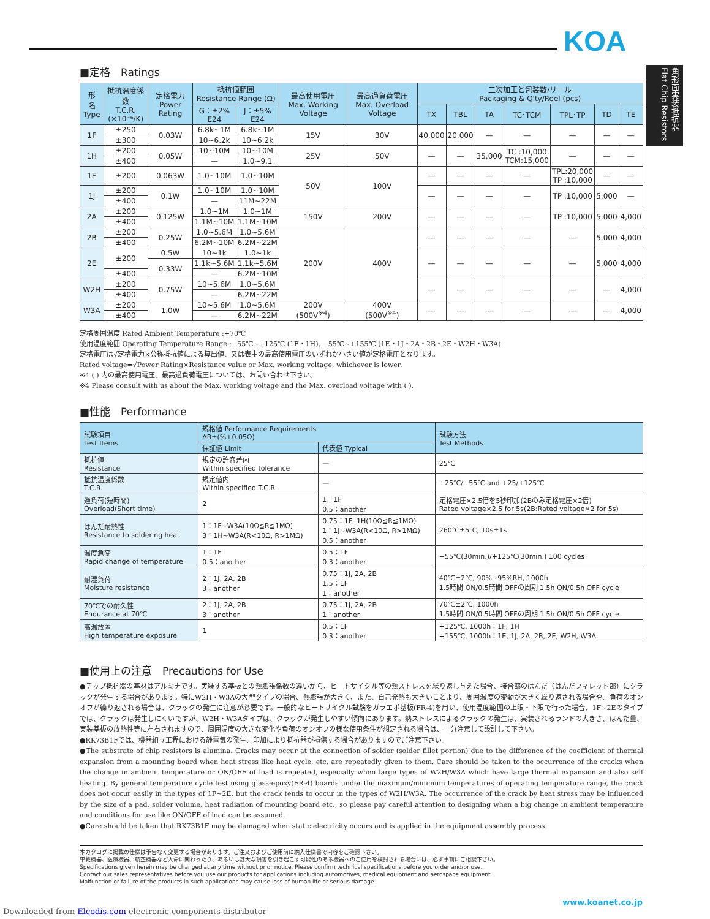KOA
角形面実装抵抗器 Flat Chip Resistors
■定格　Ratings
| 形 名 Type | 抵抗温度係数 T.C.R. (×10⁻⁶/K) | 定格電力 Power Rating | 抵抗値範囲 Resistance Range (Ω) | | 最高使用電圧 Max. Working Voltage | 最高過負荷電圧 Max. Overload Voltage | 二次加工と包装数/リール Packaging & Q'ty/Reel (pcs) | | | | | | |
| --- | --- | --- | --- | --- | --- | --- | --- | --- | --- | --- | --- | --- | --- |
| | | | G：±2% E24 | J：±5% E24 | | | | | | | | | |
| | | | | | | | TX | TBL | TA | TC･TCM | TPL･TP | TD | TE |
| 1F | ±250 | 0.03W | 6.8k~1M | 6.8k~1M | 15V | 30V | 40,000 | 20,000 | — | — | — | — | — |
| | ±300 | | 10~6.2k | 10~6.2k | | | | | | | | | |
| 1H | ±200 | 0.05W | 10~10M | 10~10M | 25V | 50V | — | — | 35,000 | TC :10,000 TCM:15,000 | — | — | — |
| | ±400 | | — | 1.0~9.1 | | | | | | | | | |
| 1E | ±200 | 0.063W | 1.0~10M | 1.0~10M | 50V | 100V | — | — | — | — | TPL:20,000 TP :10,000 | — | — |
| 1J | ±200 | 0.1W | 1.0~10M | 1.0~10M | | | — | — | — | — | TP :10,000 | 5,000 | — |
| | ±400 | | — | 11M~22M | | | | | | | | | |
| 2A | ±200 | 0.125W | 1.0~1M | 1.0~1M | 150V | 200V | — | — | — | — | TP :10,000 | 5,000 | 4,000 |
| | ±400 | | 1.1M~10M | 1.1M~10M | | | | | | | | | |
| 2B | ±200 | 0.25W | 1.0~5.6M | 1.0~5.6M | 200V | 400V | — | — | — | — | — | 5,000 | 4,000 |
| | ±400 | | 6.2M~10M | 6.2M~22M | | | | | | | | | |
| 2E | ±200 | 0.5W | 10~1k | 1.0~1k | | | — | — | — | — | — | 5,000 | 4,000 |
| | | 0.33W | 1.1k~5.6M | 1.1k~5.6M | | | | | | | | | |
| | ±400 | | — | 6.2M~10M | | | | | | | | | |
| W2H | ±200 | 0.75W | 10~5.6M | 1.0~5.6M | | | — | — | — | — | — | — | 4,000 |
| | ±400 | | — | 6.2M~22M | | | | | | | | | |
| W3A | ±200 | 1.0W | 10~5.6M | 1.0~5.6M | 200V (500V<sup>※4</sup>) | 400V (500V<sup>※4</sup>) | — | — | — | — | — | — | 4,000 |
| | ±400 | | — | 6.2M~22M | | | | | | | | | |
定格周囲温度 Rated Ambient Temperature :+70℃
使用温度範囲 Operating Temperature Range :−55℃~+125℃ (1F・1H), −55℃~+155℃ (1E・1J・2A・2B・2E・W2H・W3A)
定格電圧は√定格電力×公称抵抗値による算出値、又は表中の最高使用電圧のいずれか小さい値が定格電圧となります。
Rated voltage=√Power Rating×Resistance value or Max. working voltage, whichever is lower.
※4 ( ) 内の最高使用電圧、最高過負荷電圧については、お問い合わせ下さい。
※4 Please consult with us about the Max. working voltage and the Max. overload voltage with ( ).
■性能　Performance
| 試験項目 Test Items | 規格値 Performance Requirements ΔR±(%+0.05Ω) | | 試験方法 Test Methods |
| --- | --- | --- | --- |
| | 保証値 Limit | 代表値 Typical | |
| 抵抗値 Resistance | 規定の許容差内 Within specified tolerance | — | 25℃ |
| 抵抗温度係数 T.C.R. | 規定値内 Within specified T.C.R. | — | +25℃/−55℃ and +25/+125℃ |
| 過負荷(短時間) Overload(Short time) | 2 | 1：1F 0.5：another | 定格電圧×2.5倍を5秒印加(2Bのみ定格電圧×2倍) Rated voltage×2.5 for 5s(2B:Rated voltage×2 for 5s) |
| はんだ耐熱性 Resistance to soldering heat | 1：1F~W3A(10Ω≦R≦1MΩ) 3：1H~W3A(R<10Ω, R>1MΩ) | 0.75：1F, 1H(10Ω≦R≦1MΩ) 1：1J~W3A(R<10Ω, R>1MΩ) 0.5：another | 260℃±5℃, 10s±1s |
| 温度急変 Rapid change of temperature | 1：1F 0.5：another | 0.5：1F 0.3：another | −55℃(30min.)/+125℃(30min.) 100 cycles |
| 耐湿負荷 Moisture resistance | 2：1J, 2A, 2B 3：another | 0.75：1J, 2A, 2B 1.5：1F 1：another | 40℃±2℃, 90%~95%RH, 1000h 1.5時間 ON/0.5時間 OFFの周期 1.5h ON/0.5h OFF cycle |
| 70℃での耐久性 Endurance at 70℃ | 2：1J, 2A, 2B 3：another | 0.75：1J, 2A, 2B 1：another | 70℃±2℃, 1000h 1.5時間 ON/0.5時間 OFFの周期 1.5h ON/0.5h OFF cycle |
| 高温放置 High temperature exposure | 1 | 0.5：1F 0.3：another | +125℃, 1000h：1F, 1H +155℃, 1000h：1E, 1J, 2A, 2B, 2E, W2H, W3A |
■使用上の注意　Precautions for Use
●チップ抵抗器の基材はアルミナです。実装する基板との熱膨張係数の違いから、ヒートサイクル等の熱ストレスを繰り返し与えた場合、接合部のはんだ（はんだフィレット部）にクラックが発生する場合があります。特にW2H・W3Aの大型タイプの場合、熱膨張が大きく、また、自己発熱も大きいことより、周囲温度の変動が大きく繰り返される場合や、負荷のオンオフが繰り返される場合は、クラックの発生に注意が必要です。一般的なヒートサイクル試験をガラエポ基板(FR-4)を用い、使用温度範囲の上限・下限で行った場合、1F~2Eのタイプでは、クラックは発生しにくいですが、W2H・W3Aタイプは、クラックが発生しやすい傾向にあります。熱ストレスによるクラックの発生は、実装されるランドの大きさ、はんだ量、実装基板の放熱性等に左右されますので、周囲温度の大きな変化や負荷のオンオフの様な使用条件が想定される場合は、十分注意して設計して下さい。
●RK73B1Fでは、機器組立工程における静電気の発生、印加により抵抗器が損傷する場合がありますのでご注意下さい。
●The substrate of chip resistors is alumina. Cracks may occur at the connection of solder (solder fillet portion) due to the difference of the coefficient of thermal expansion from a mounting board when heat stress like heat cycle, etc. are repeatedly given to them. Care should be taken to the occurrence of the cracks when the change in ambient temperature or ON/OFF of load is repeated, especially when large types of W2H/W3A which have large thermal expansion and also self heating. By general temperature cycle test using glass-epoxy(FR-4) boards under the maximum/minimum temperatures of operating temperature range, the crack does not occur easily in the types of 1F~2E, but the crack tends to occur in the types of W2H/W3A. The occurrence of the crack by heat stress may be influenced by the size of a pad, solder volume, heat radiation of mounting board etc., so please pay careful attention to designing when a big change in ambient temperature and conditions for use like ON/OFF of load can be assumed.
●Care should be taken that RK73B1F may be damaged when static electricity occurs and is applied in the equipment assembly process.
本カタログに掲載の仕様は予告なく変更する場合があります。ご注文およびご使用前に納入仕様書で内容をご確認下さい。
車載機器、医療機器、航空機器など人命に関わったり、あるいは甚大な損害を引き起こす可能性のある機器へのご使用を検討される場合には、必ず事前にご相談下さい。
Specifications given herein may be changed at any time without prior notice. Please confirm technical specifications before you order and/or use.
Contact our sales representatives before you use our products for applications including automotives, medical equipment and aerospace equipment.
Malfunction or failure of the products in such applications may cause loss of human life or serious damage.
www.koanet.co.jp
Downloaded from Elcodis.com electronic components distributor